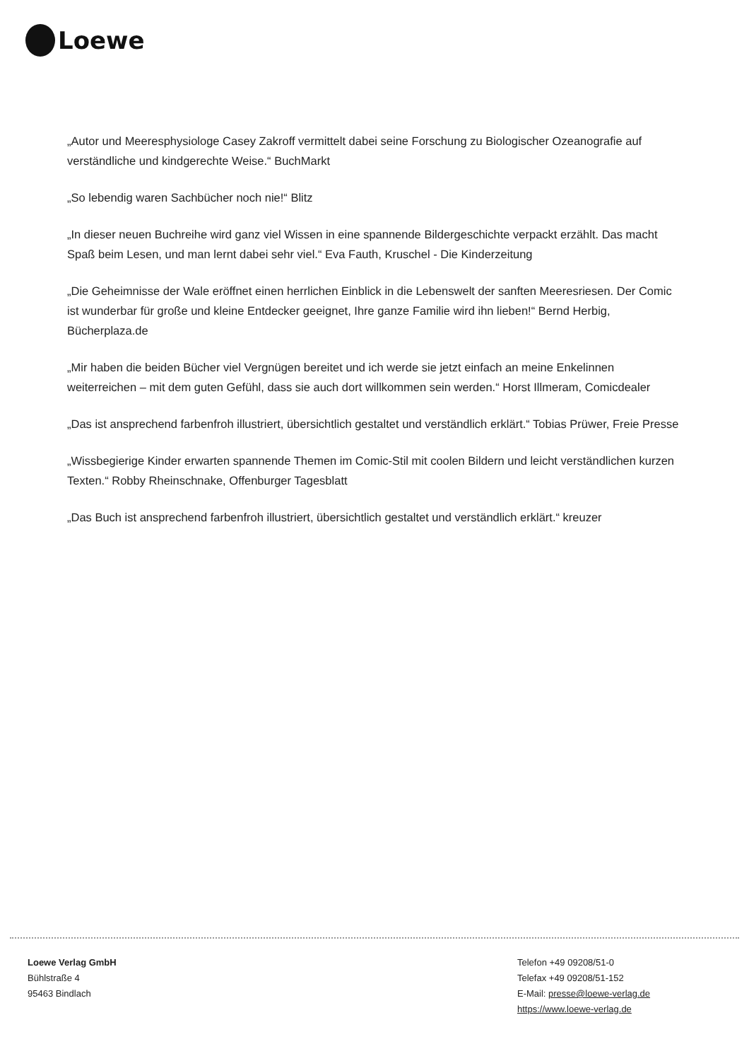Loewe
„Autor und Meeresphysiologe Casey Zakroff vermittelt dabei seine Forschung zu Biologischer Ozeanografie auf verständliche und kindgerechte Weise.“ BuchMarkt
„So lebendig waren Sachbücher noch nie!“ Blitz
„In dieser neuen Buchreihe wird ganz viel Wissen in eine spannende Bildergeschichte verpackt erzählt. Das macht Spaß beim Lesen, und man lernt dabei sehr viel.“ Eva Fauth, Kruschel - Die Kinderzeitung
„Die Geheimnisse der Wale eröffnet einen herrlichen Einblick in die Lebenswelt der sanften Meeresriesen. Der Comic ist wunderbar für große und kleine Entdecker geeignet, Ihre ganze Familie wird ihn lieben!“ Bernd Herbig, Bücherplaza.de
„Mir haben die beiden Bücher viel Vergnügen bereitet und ich werde sie jetzt einfach an meine Enkelinnen weiterreichen – mit dem guten Gefühl, dass sie auch dort willkommen sein werden.“ Horst Illmeram, Comicdealer
„Das ist ansprechend farbenfroh illustriert, übersichtlich gestaltet und verständlich erklärt.“ Tobias Prüwer, Freie Presse
„Wissbegierige Kinder erwarten spannende Themen im Comic-Stil mit coolen Bildern und leicht verständlichen kurzen Texten.“ Robby Rheinschnake, Offenburger Tagesblatt
„Das Buch ist ansprechend farbenfroh illustriert, übersichtlich gestaltet und verständlich erklärt.“ kreuzer
Loewe Verlag GmbH
Bühlstraße 4
95463 Bindlach
Telefon +49 09208/51-0
Telefax +49 09208/51-152
E-Mail: presse@loewe-verlag.de
https://www.loewe-verlag.de